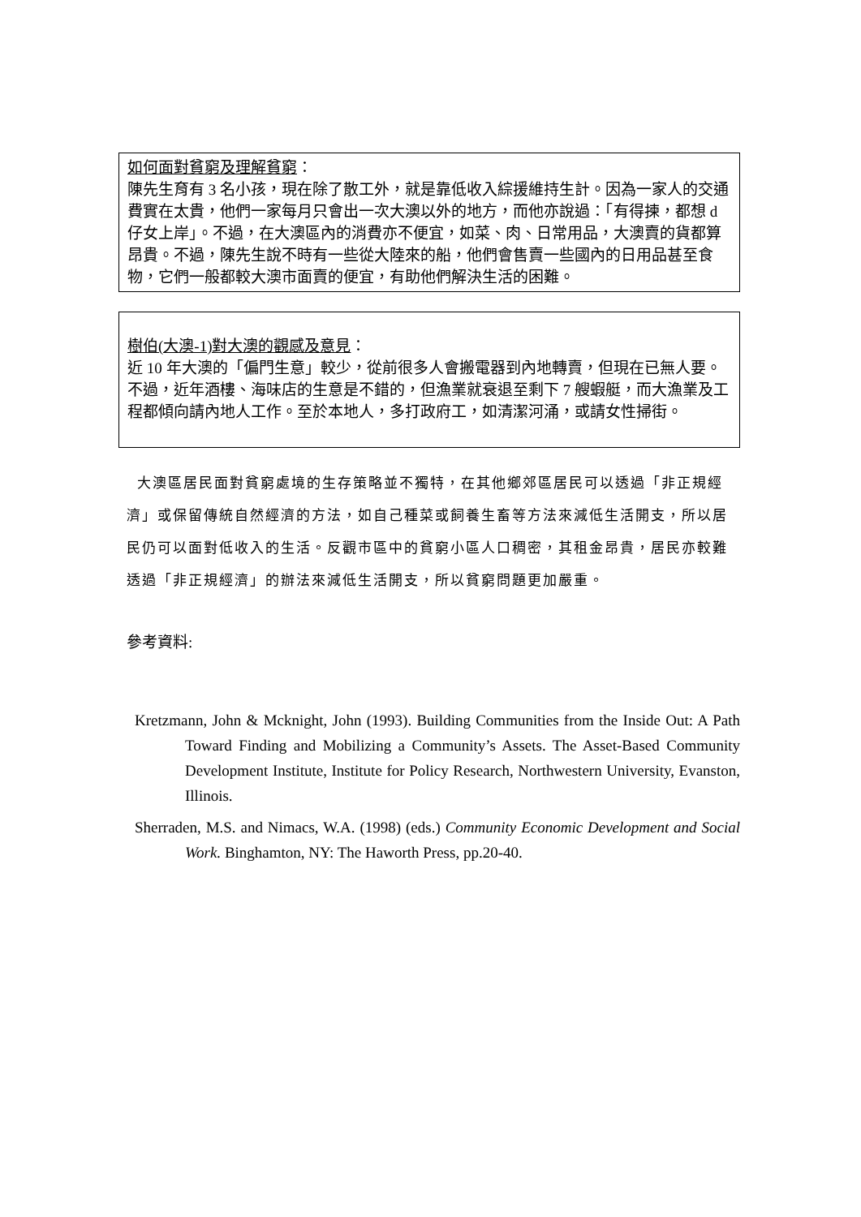如何面對貧窮及理解貧窮：
陳先生育有 3 名小孩，現在除了散工外，就是靠低收入綜援維持生計。因為一家人的交通費實在太貴，他們一家每月只會出一次大澳以外的地方，而他亦說過：「有得揀，都想 d 仔女上岸」。不過，在大澳區內的消費亦不便宜，如菜、肉、日常用品，大澳賣的貨都算昂貴。不過，陳先生說不時有一些從大陸來的船，他們會售賣一些國內的日用品甚至食物，它們一般都較大澳市面賣的便宜，有助他們解決生活的困難。
樹伯(大澳-1)對大澳的觀感及意見：
近 10 年大澳的「偏門生意」較少，從前很多人會搬電器到內地轉賣，但現在已無人要。不過，近年酒樓、海味店的生意是不錯的，但漁業就衰退至剩下 7 艘蝦艇，而大漁業及工程都傾向請內地人工作。至於本地人，多打政府工，如清潔河涌，或請女性掃街。
大澳區居民面對貧窮處境的生存策略並不獨特，在其他鄉郊區居民可以透過「非正規經濟」或保留傳統自然經濟的方法，如自己種菜或飼養生畜等方法來減低生活開支，所以居民仍可以面對低收入的生活。反觀市區中的貧窮小區人口稠密，其租金昂貴，居民亦較難透過「非正規經濟」的辦法來減低生活開支，所以貧窮問題更加嚴重。
參考資料:
Kretzmann, John & Mcknight, John (1993). Building Communities from the Inside Out: A Path Toward Finding and Mobilizing a Community’s Assets. The Asset-Based Community Development Institute, Institute for Policy Research, Northwestern University, Evanston, Illinois.
Sherraden, M.S. and Nimacs, W.A. (1998) (eds.) Community Economic Development and Social Work. Binghamton, NY: The Haworth Press, pp.20-40.